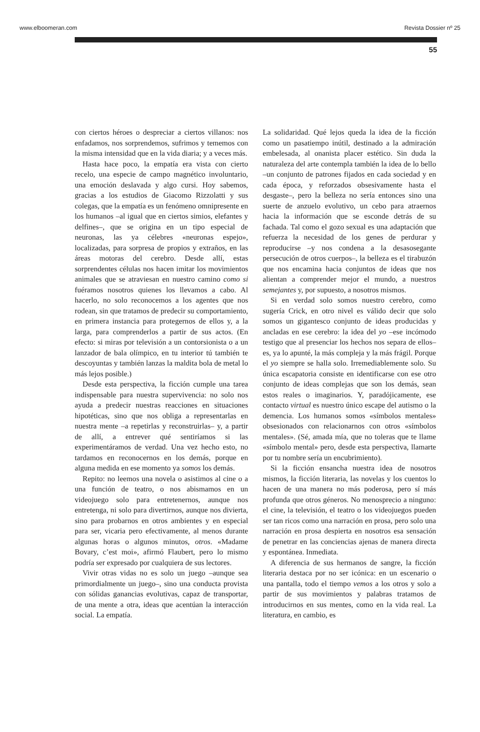www.elboomeran.com Revista Dossier nº 25
55
con ciertos héroes o despreciar a ciertos villanos: nos enfadamos, nos sorprendemos, sufrimos y tememos con la misma intensidad que en la vida diaria; y a veces más.
Hasta hace poco, la empatía era vista con cierto recelo, una especie de campo magnético involuntario, una emoción deslavada y algo cursi. Hoy sabemos, gracias a los estudios de Giacomo Rizzolatti y sus colegas, que la empatía es un fenómeno omnipresente en los humanos –al igual que en ciertos simios, elefantes y delfines–, que se origina en un tipo especial de neuronas, las ya célebres «neuronas espejo», localizadas, para sorpresa de propios y extraños, en las áreas motoras del cerebro. Desde allí, estas sorprendentes células nos hacen imitar los movimientos animales que se atraviesan en nuestro camino como si fuéramos nosotros quienes los llevamos a cabo. Al hacerlo, no solo reconocemos a los agentes que nos rodean, sin que tratamos de predecir su comportamiento, en primera instancia para protegernos de ellos y, a la larga, para comprenderlos a partir de sus actos. (En efecto: si miras por televisión a un contorsionista o a un lanzador de bala olímpico, en tu interior tú también te descoyuntas y también lanzas la maldita bola de metal lo más lejos posible.)
Desde esta perspectiva, la ficción cumple una tarea indispensable para nuestra supervivencia: no solo nos ayuda a predecir nuestras reacciones en situaciones hipotéticas, sino que nos obliga a representarlas en nuestra mente –a repetirlas y reconstruirlas– y, a partir de allí, a entrever qué sentiríamos si las experimentáramos de verdad. Una vez hecho esto, no tardamos en reconocernos en los demás, porque en alguna medida en ese momento ya somos los demás.
Repito: no leemos una novela o asistimos al cine o a una función de teatro, o nos abismamos en un videojuego solo para entretenernos, aunque nos entretenga, ni solo para divertirnos, aunque nos divierta, sino para probarnos en otros ambientes y en especial para ser, vicaria pero efectivamente, al menos durante algunas horas o algunos minutos, otros. «Madame Bovary, c’est moi», afirmó Flaubert, pero lo mismo podría ser expresado por cualquiera de sus lectores.
Vivir otras vidas no es solo un juego –aunque sea primordialmente un juego–, sino una conducta provista con sólidas ganancias evolutivas, capaz de transportar, de una mente a otra, ideas que acentúan la interacción social. La empatía.
La solidaridad. Qué lejos queda la idea de la ficción como un pasatiempo inútil, destinado a la admiración embelesada, al onanista placer estético. Sin duda la naturaleza del arte contempla también la idea de lo bello –un conjunto de patrones fijados en cada sociedad y en cada época, y reforzados obsesivamente hasta el desgaste–, pero la belleza no sería entonces sino una suerte de anzuelo evolutivo, un cebo para atraernos hacia la información que se esconde detrás de su fachada. Tal como el gozo sexual es una adaptación que refuerza la necesidad de los genes de perdurar y reproducirse –y nos condena a la desasosegante persecución de otros cuerpos–, la belleza es el tirabuzón que nos encamina hacia conjuntos de ideas que nos alientan a comprender mejor el mundo, a nuestros semejantes y, por supuesto, a nosotros mismos.
Si en verdad solo somos nuestro cerebro, como sugería Crick, en otro nivel es válido decir que solo somos un gigantesco conjunto de ideas producidas y ancladas en ese cerebro: la idea del yo –ese incómodo testigo que al presenciar los hechos nos separa de ellos– es, ya lo apunté, la más compleja y la más frágil. Porque el yo siempre se halla solo. Irremediablemente solo. Su única escapatoria consiste en identificarse con ese otro conjunto de ideas complejas que son los demás, sean estos reales o imaginarios. Y, paradójicamente, ese contacto virtual es nuestro único escape del autismo o la demencia. Los humanos somos «símbolos mentales» obsesionados con relacionarnos con otros «símbolos mentales». (Sé, amada mía, que no toleras que te llame «símbolo mental» pero, desde esta perspectiva, llamarte por tu nombre sería un encubrimiento).
Si la ficción ensancha nuestra idea de nosotros mismos, la ficción literaria, las novelas y los cuentos lo hacen de una manera no más poderosa, pero sí más profunda que otros géneros. No menosprecio a ninguno: el cine, la televisión, el teatro o los videojuegos pueden ser tan ricos como una narración en prosa, pero solo una narración en prosa despierta en nosotros esa sensación de penetrar en las conciencias ajenas de manera directa y espontánea. Inmediata.
A diferencia de sus hermanos de sangre, la ficción literaria destaca por no ser icónica: en un escenario o una pantalla, todo el tiempo vemos a los otros y solo a partir de sus movimientos y palabras tratamos de introducirnos en sus mentes, como en la vida real. La literatura, en cambio, es